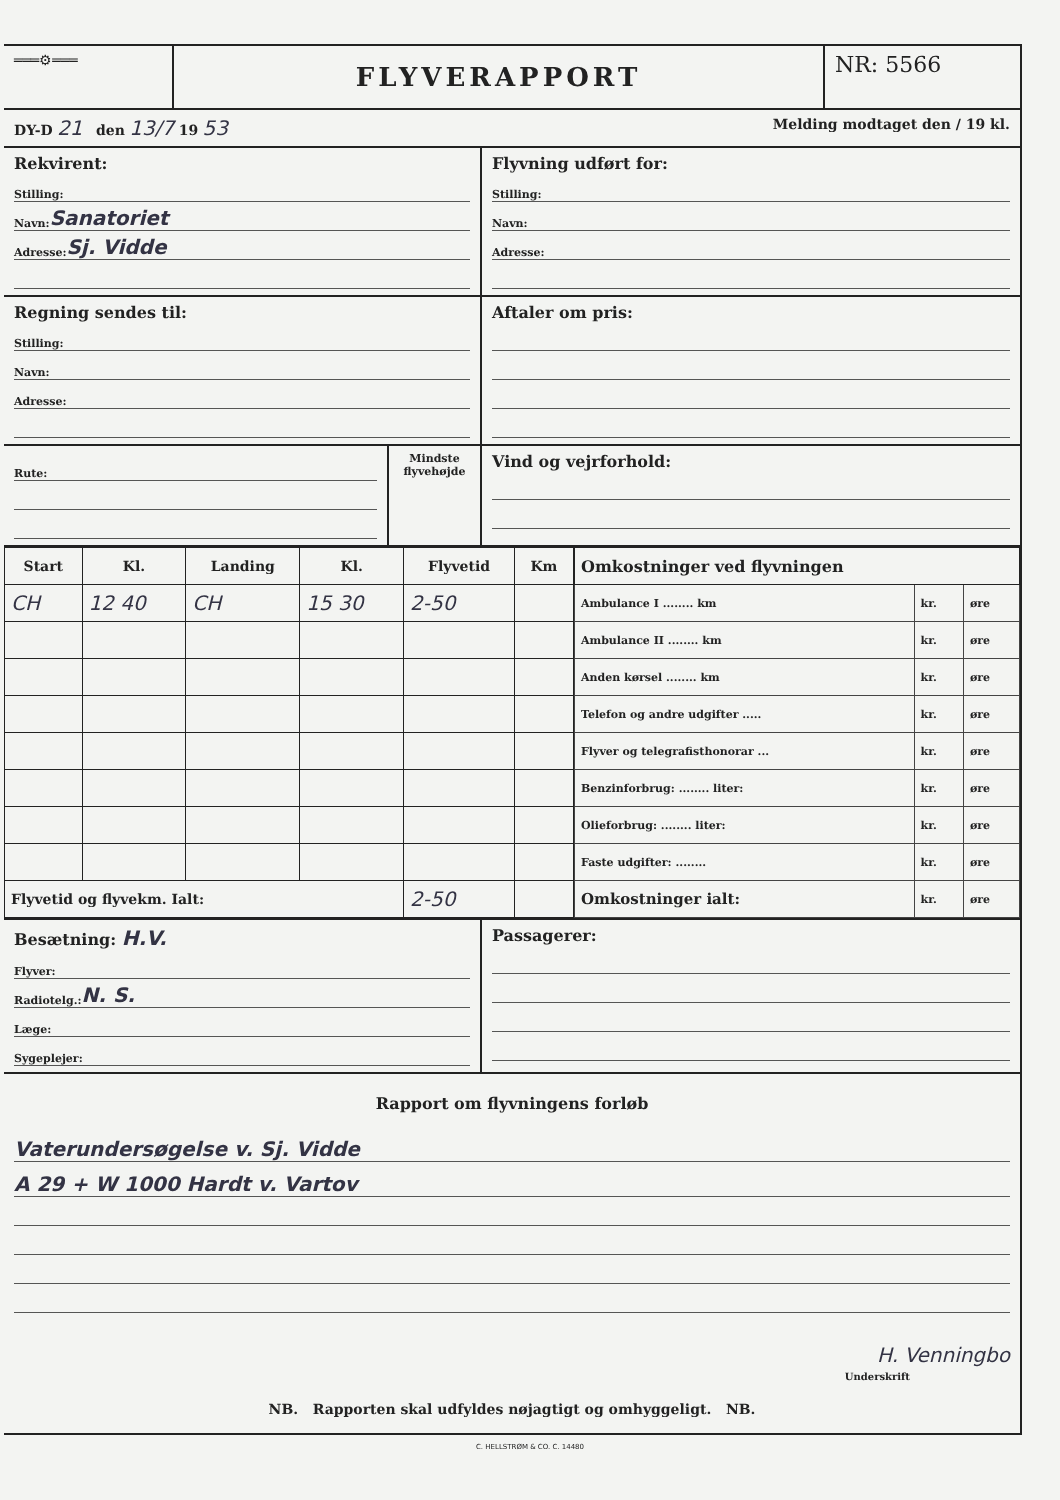═══⚙═══
FLYVERAPPORT
NR: 5566
DY-D 21 den 13/7 19 53
Melding modtaget den / 19 kl.
Rekvirent:
Stilling:
Navn: Sanatoriet
Adresse: Sj. Vidde
Flyvning udført for:
Stilling:
Navn:
Adresse:
Regning sendes til:
Stilling:
Navn:
Adresse:
Aftaler om pris:
Rute:
Mindste flyvehøjde
Vind og vejrforhold:
| Start | Kl. | Landing | Kl. | Flyvetid | Km |
| --- | --- | --- | --- | --- | --- |
| CH | 12 40 | CH | 15 30 | 2-50 | |
| Flyvetid og flyvekm. Ialt: | | | | 2-50 | |
| Omkostninger ved flyvningen | | |
| --- | --- | --- |
| Ambulance I ........ km | kr. | øre |
| Ambulance II ........ km | kr. | øre |
| Anden kørsel ........ km | kr. | øre |
| Telefon og andre udgifter ..... | kr. | øre |
| Flyver og telegrafisthonorar ... | kr. | øre |
| Benzinforbrug: ........ liter: | kr. | øre |
| Olieforbrug: ........ liter: | kr. | øre |
| Faste udgifter: ........ | kr. | øre |
| Omkostninger ialt: | kr. | øre |
Besætning: H.V.
Flyver:
Radiotelg.: N. S.
Læge:
Sygeplejer:
Passagerer:
Rapport om flyvningens forløb
Vaterundersøgelse v. Sj. Vidde
A 29 + W 1000 Hardt v. Vartov
H. Venningbo
Underskrift
NB. Rapporten skal udfyldes nøjagtigt og omhyggeligt. NB.
C. HELLSTRØM & CO. C. 14480